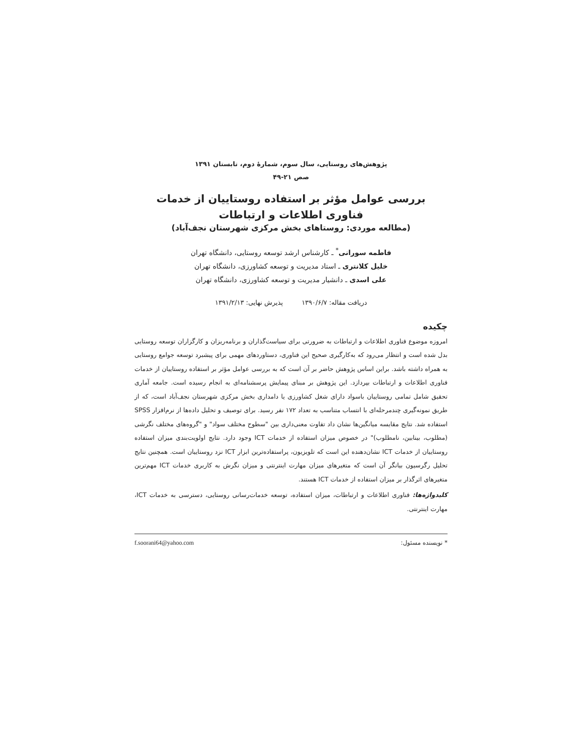پژوهش‌های روستایی، سال سوم، شمارهٔ دوم، تابستان ۱۳۹۱
صص ۲۱-۴۹
بررسی عوامل مؤثر بر استفاده روستاییان از خدمات
فناوری اطلاعات و ارتباطات
(مطالعه موردی: روستاهای بخش مرکزی شهرستان نجف‌آباد)
فاطمه سورانی<sup>*</sup> ـ کارشناس ارشد توسعه روستایی، دانشگاه تهران
خلیل کلانتری ـ استاد مدیریت و توسعه کشاورزی، دانشگاه تهران
علی اسدی ـ دانشیار مدیریت و توسعه کشاورزی، دانشگاه تهران
دریافت مقاله: ۱۳۹۰/۶/۷ پذیرش نهایی: ۱۳۹۱/۲/۱۳
چکیده
امروزه موضوع فناوری اطلاعات و ارتباطات به ضرورتی برای سیاست‌گذاران و برنامه‌ریزان و کارگزاران توسعه روستایی بدل شده است و انتظار می‌رود که به‌کارگیری صحیح این فناوری، دستاوردهای مهمی برای پیشبرد توسعه جوامع روستایی به همراه داشته باشد. براین اساس پژوهش حاضر بر آن است که به بررسی عوامل مؤثر بر استفاده روستاییان از خدمات فناوری اطلاعات و ارتباطات بپردازد. این پژوهش بر مبنای پیمایش پرسشنامه‌ای به انجام رسیده است. جامعه آماری تحقیق شامل تمامی روستاییان باسواد دارای شغل کشاورزی یا دامداری بخش مرکزی شهرستان نجف‌آباد است، که از طریق نمونه‌گیری چندمرحله‌ای با انتساب متناسب به تعداد ۱۷۲ نفر رسید. برای توصیف و تحلیل داده‌ها از نرم‌افزار SPSS استفاده شد. نتایج مقایسه میانگین‌ها نشان داد تفاوت معنی‌داری بین "سطوح مختلف سواد" و "گروه‌های مختلف نگرشی (مطلوب، بینابین، نامطلوب)" در خصوص میزان استفاده از خدمات ICT وجود دارد. نتایج اولویت‌بندی میزان استفاده روستاییان از خدمات ICT نشان‌دهنده این است که تلویزیون، پراستفاده‌ترین ابزار ICT نزد روستاییان است. همچنین نتایج تحلیل رگرسیون بیانگر آن است که متغیرهای میزان مهارت اینترنتی و میزان نگرش به کاربری خدمات ICT مهم‌ترین متغیرهای اثرگذار بر میزان استفاده از خدمات ICT هستند.
کلیدواژه‌ها: فناوری اطلاعات و ارتباطات، میزان استفاده، توسعه خدمات‌رسانی روستایی، دسترسی به خدمات ICT، مهارت اینترنتی.
* نویسنده مسئول: f.soorani64@yahoo.com